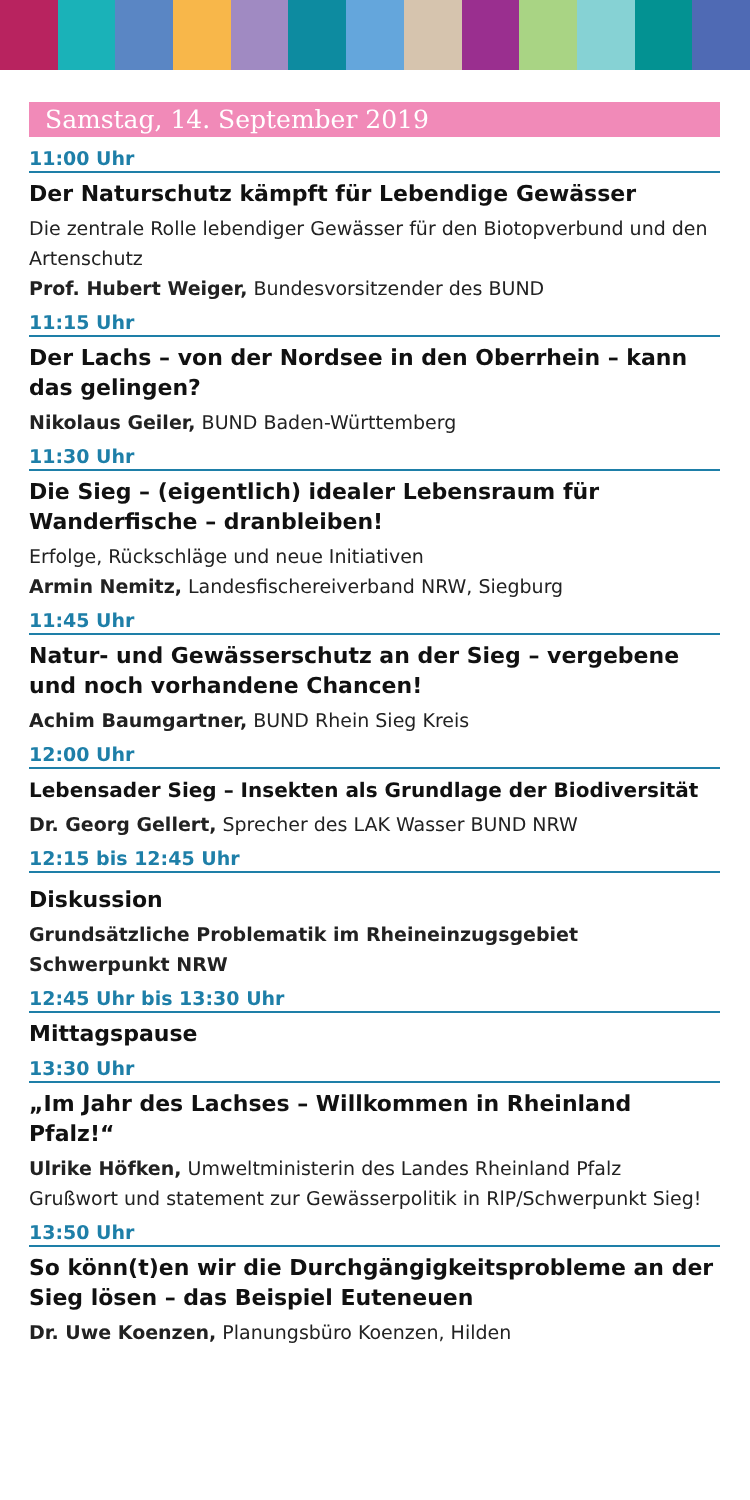Samstag, 14. September 2019
11:00 Uhr
Der Naturschutz kämpft für Lebendige Gewässer
Die zentrale Rolle lebendiger Gewässer für den Biotopverbund und den Artenschutz
Prof. Hubert Weiger, Bundesvorsitzender des BUND
11:15 Uhr
Der Lachs – von der Nordsee in den Oberrhein – kann das gelingen?
Nikolaus Geiler, BUND Baden-Württemberg
11:30 Uhr
Die Sieg – (eigentlich) idealer Lebensraum für Wanderfische – dranbleiben!
Erfolge, Rückschläge und neue Initiativen
Armin Nemitz, Landesfischereiverband NRW, Siegburg
11:45 Uhr
Natur- und Gewässerschutz an der Sieg – vergebene und noch vorhandene Chancen!
Achim Baumgartner, BUND Rhein Sieg Kreis
12:00 Uhr
Lebensader Sieg – Insekten als Grundlage der Biodiversität
Dr. Georg Gellert, Sprecher des LAK Wasser BUND NRW
12:15 bis 12:45 Uhr
Diskussion
Grundsätzliche Problematik im Rheineinzugsgebiet Schwerpunkt NRW
12:45 Uhr bis 13:30 Uhr
Mittagspause
13:30 Uhr
„Im Jahr des Lachses – Willkommen in Rheinland Pfalz!“
Ulrike Höfken, Umweltministerin des Landes Rheinland Pfalz
Grußwort und statement zur Gewässerpolitik in RlP/Schwerpunkt Sieg!
13:50 Uhr
So könn(t)en wir die Durchgängigkeitsprobleme an der Sieg lösen – das Beispiel Euteneuen
Dr. Uwe Koenzen, Planungsbüro Koenzen, Hilden